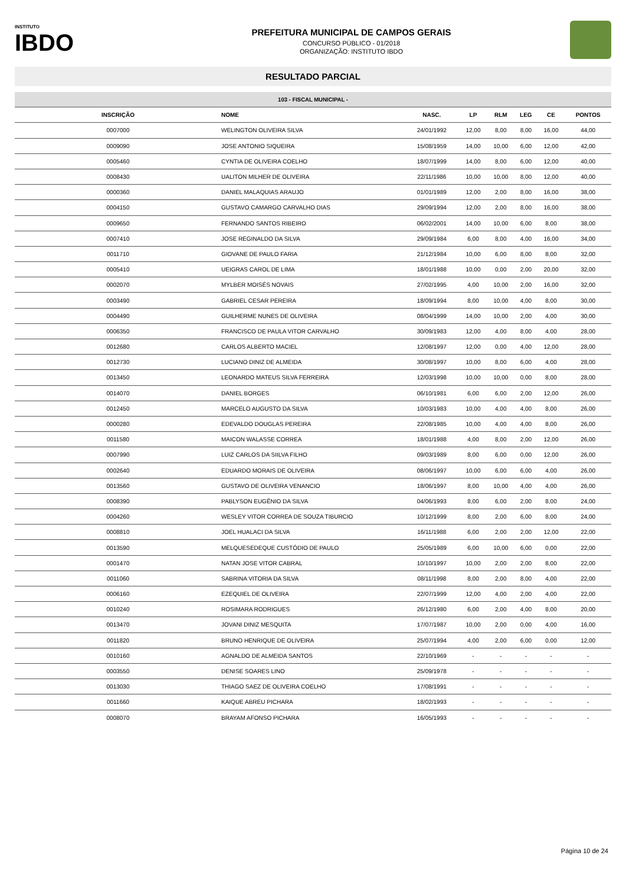INSTITUTO
IBDO
PREFEITURA MUNICIPAL DE CAMPOS GERAIS
CONCURSO PÚBLICO - 01/2018
ORGANIZAÇÃO: INSTITUTO IBDO
RESULTADO PARCIAL
| 103 - FISCAL MUNICIPAL - | | | | | | | |
| --- | --- | --- | --- | --- | --- | --- | --- |
| INSCRIÇÃO | NOME | NASC. | LP | RLM | LEG | CE | PONTOS |
| 0007000 | WELINGTON OLIVEIRA SILVA | 24/01/1992 | 12,00 | 8,00 | 8,00 | 16,00 | 44,00 |
| 0009090 | JOSE ANTONIO SIQUEIRA | 15/08/1959 | 14,00 | 10,00 | 6,00 | 12,00 | 42,00 |
| 0005460 | CYNTIA DE OLIVEIRA COELHO | 18/07/1999 | 14,00 | 8,00 | 6,00 | 12,00 | 40,00 |
| 0008430 | UALITON MILHER DE OLIVEIRA | 22/11/1986 | 10,00 | 10,00 | 8,00 | 12,00 | 40,00 |
| 0000360 | DANIEL MALAQUIAS ARAUJO | 01/01/1989 | 12,00 | 2,00 | 8,00 | 16,00 | 38,00 |
| 0004150 | GUSTAVO CAMARGO CARVALHO DIAS | 29/09/1994 | 12,00 | 2,00 | 8,00 | 16,00 | 38,00 |
| 0009650 | FERNANDO SANTOS RIBEIRO | 06/02/2001 | 14,00 | 10,00 | 6,00 | 8,00 | 38,00 |
| 0007410 | JOSE REGINALDO DA SILVA | 29/09/1984 | 6,00 | 8,00 | 4,00 | 16,00 | 34,00 |
| 0011710 | GIOVANE DE PAULO FARIA | 21/12/1984 | 10,00 | 6,00 | 8,00 | 8,00 | 32,00 |
| 0005410 | UEIGRAS CAROL DE LIMA | 18/01/1988 | 10,00 | 0,00 | 2,00 | 20,00 | 32,00 |
| 0002070 | MYLBER MOISÉS NOVAIS | 27/02/1995 | 4,00 | 10,00 | 2,00 | 16,00 | 32,00 |
| 0003490 | GABRIEL CESAR PEREIRA | 18/09/1994 | 8,00 | 10,00 | 4,00 | 8,00 | 30,00 |
| 0004490 | GUILHERME NUNES DE OLIVEIRA | 08/04/1999 | 14,00 | 10,00 | 2,00 | 4,00 | 30,00 |
| 0006350 | FRANCISCO DE PAULA VITOR CARVALHO | 30/09/1983 | 12,00 | 4,00 | 8,00 | 4,00 | 28,00 |
| 0012680 | CARLOS ALBERTO MACIEL | 12/08/1997 | 12,00 | 0,00 | 4,00 | 12,00 | 28,00 |
| 0012730 | LUCIANO DINIZ DE ALMEIDA | 30/08/1997 | 10,00 | 8,00 | 6,00 | 4,00 | 28,00 |
| 0013450 | LEONARDO MATEUS SILVA FERREIRA | 12/03/1998 | 10,00 | 10,00 | 0,00 | 8,00 | 28,00 |
| 0014070 | DANIEL BORGES | 06/10/1981 | 6,00 | 6,00 | 2,00 | 12,00 | 26,00 |
| 0012450 | MARCELO AUGUSTO DA SILVA | 10/03/1983 | 10,00 | 4,00 | 4,00 | 8,00 | 26,00 |
| 0000280 | EDEVALDO DOUGLAS PEREIRA | 22/08/1985 | 10,00 | 4,00 | 4,00 | 8,00 | 26,00 |
| 0011580 | MAICON WALASSE CORREA | 18/01/1988 | 4,00 | 8,00 | 2,00 | 12,00 | 26,00 |
| 0007990 | LUIZ CARLOS DA SIILVA FILHO | 09/03/1989 | 8,00 | 6,00 | 0,00 | 12,00 | 26,00 |
| 0002640 | EDUARDO MORAIS DE OLIVEIRA | 08/06/1997 | 10,00 | 6,00 | 6,00 | 4,00 | 26,00 |
| 0013560 | GUSTAVO DE OLIVEIRA VENANCIO | 18/06/1997 | 8,00 | 10,00 | 4,00 | 4,00 | 26,00 |
| 0008390 | PABLYSON EUGÊNIO DA SILVA | 04/06/1993 | 8,00 | 6,00 | 2,00 | 8,00 | 24,00 |
| 0004260 | WESLEY VITOR CORREA DE SOUZA TIBURCIO | 10/12/1999 | 8,00 | 2,00 | 6,00 | 8,00 | 24,00 |
| 0008810 | JOEL HUALACI DA SILVA | 16/11/1988 | 6,00 | 2,00 | 2,00 | 12,00 | 22,00 |
| 0013590 | MELQUESEDEQUE CUSTÓDIO DE PAULO | 25/05/1989 | 6,00 | 10,00 | 6,00 | 0,00 | 22,00 |
| 0001470 | NATAN JOSE VITOR CABRAL | 10/10/1997 | 10,00 | 2,00 | 2,00 | 8,00 | 22,00 |
| 0011060 | SABRINA VITORIA DA SILVA | 08/11/1998 | 8,00 | 2,00 | 8,00 | 4,00 | 22,00 |
| 0006160 | EZEQUIEL DE OLIVEIRA | 22/07/1999 | 12,00 | 4,00 | 2,00 | 4,00 | 22,00 |
| 0010240 | ROSIMARA RODRIGUES | 26/12/1980 | 6,00 | 2,00 | 4,00 | 8,00 | 20,00 |
| 0013470 | JOVANI DINIZ MESQUITA | 17/07/1987 | 10,00 | 2,00 | 0,00 | 4,00 | 16,00 |
| 0011820 | BRUNO HENRIQUE DE OLIVEIRA | 25/07/1994 | 4,00 | 2,00 | 6,00 | 0,00 | 12,00 |
| 0010160 | AGNALDO DE ALMEIDA SANTOS | 22/10/1969 | - | - | - | - | - |
| 0003550 | DENISE SOARES LINO | 25/09/1978 | - | - | - | - | - |
| 0013030 | THIAGO SAEZ DE OLIVEIRA COELHO | 17/08/1991 | - | - | - | - | - |
| 0011660 | KAIQUE ABREU PICHARA | 18/02/1993 | - | - | - | - | - |
| 0008070 | BRAYAM AFONSO PICHARA | 16/05/1993 | - | - | - | - | - |
Página 10 de 24